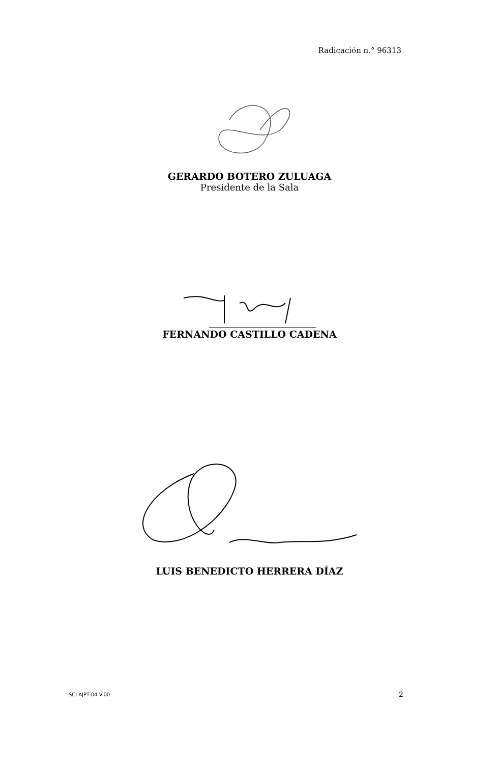Radicación n.° 96313
GERARDO BOTERO ZULUAGA
Presidente de la Sala
FERNANDO CASTILLO CADENA
LUIS BENEDICTO HERRERA DÍAZ
SCLAJPT-04 V.00 2